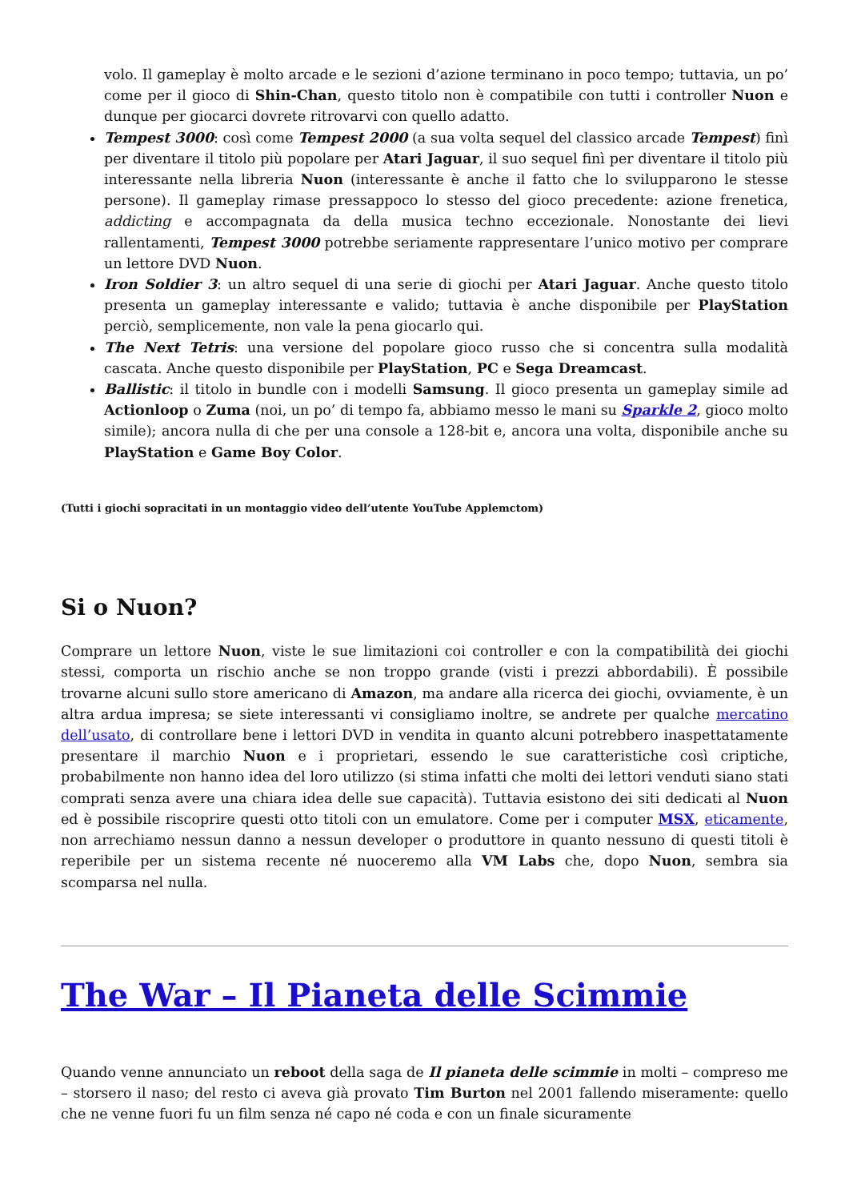volo. Il gameplay è molto arcade e le sezioni d’azione terminano in poco tempo; tuttavia, un po’ come per il gioco di Shin-Chan, questo titolo non è compatibile con tutti i controller Nuon e dunque per giocarci dovrete ritrovarvi con quello adatto.
Tempest 3000: così come Tempest 2000 (a sua volta sequel del classico arcade Tempest) finì per diventare il titolo più popolare per Atari Jaguar, il suo sequel finì per diventare il titolo più interessante nella libreria Nuon (interessante è anche il fatto che lo svilupparono le stesse persone). Il gameplay rimase pressappoco lo stesso del gioco precedente: azione frenetica, addicting e accompagnata da della musica techno eccezionale. Nonostante dei lievi rallentamenti, Tempest 3000 potrebbe seriamente rappresentare l’unico motivo per comprare un lettore DVD Nuon.
Iron Soldier 3: un altro sequel di una serie di giochi per Atari Jaguar. Anche questo titolo presenta un gameplay interessante e valido; tuttavia è anche disponibile per PlayStation perciò, semplicemente, non vale la pena giocarlo qui.
The Next Tetris: una versione del popolare gioco russo che si concentra sulla modalità cascata. Anche questo disponibile per PlayStation, PC e Sega Dreamcast.
Ballistic: il titolo in bundle con i modelli Samsung. Il gioco presenta un gameplay simile ad Actionloop o Zuma (noi, un po’ di tempo fa, abbiamo messo le mani su Sparkle 2, gioco molto simile); ancora nulla di che per una console a 128-bit e, ancora una volta, disponibile anche su PlayStation e Game Boy Color.
(Tutti i giochi sopracitati in un montaggio video dell’utente YouTube Applemctom)
Si o Nuon?
Comprare un lettore Nuon, viste le sue limitazioni coi controller e con la compatibilità dei giochi stessi, comporta un rischio anche se non troppo grande (visti i prezzi abbordabili). È possibile trovarne alcuni sullo store americano di Amazon, ma andare alla ricerca dei giochi, ovviamente, è un altra ardua impresa; se siete interessanti vi consigliamo inoltre, se andrete per qualche mercatino dell’usato, di controllare bene i lettori DVD in vendita in quanto alcuni potrebbero inaspettatamente presentare il marchio Nuon e i proprietari, essendo le sue caratteristiche così criptiche, probabilmente non hanno idea del loro utilizzo (si stima infatti che molti dei lettori venduti siano stati comprati senza avere una chiara idea delle sue capacità). Tuttavia esistono dei siti dedicati al Nuon ed è possibile riscoprire questi otto titoli con un emulatore. Come per i computer MSX, eticamente, non arrechiamo nessun danno a nessun developer o produttore in quanto nessuno di questi titoli è reperibile per un sistema recente né nuoceremo alla VM Labs che, dopo Nuon, sembra sia scomparsa nel nulla.
The War – Il Pianeta delle Scimmie
Quando venne annunciato un reboot della saga de Il pianeta delle scimmie in molti – compreso me – storsero il naso; del resto ci aveva già provato Tim Burton nel 2001 fallendo miseramente: quello che ne venne fuori fu un film senza né capo né coda e con un finale sicuramente